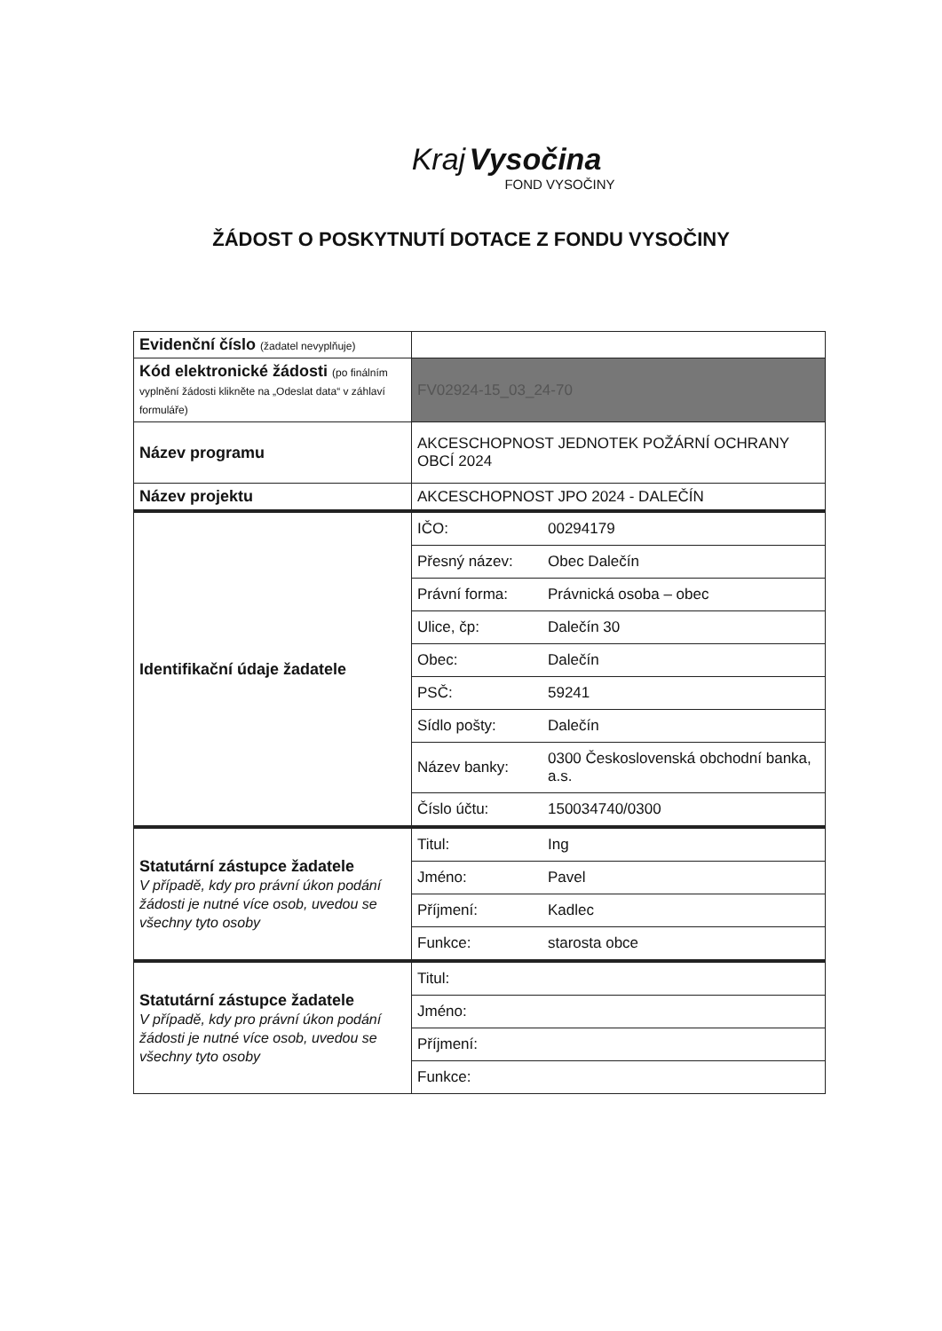Kraj Vysočina
FOND VYSOČINY
ŽÁDOST O POSKYTNUTÍ DOTACE Z FONDU VYSOČINY
| Evidenční číslo (žadatel nevyplňuje) | |
| Kód elektronické žádosti (po finálním vyplnění žádosti klikněte na „Odeslat data“ v záhlaví formuláře) | FV02924-15_03_24-70 |
| Název programu | AKCESCHOPNOST JEDNOTEK POŽÁRNÍ OCHRANY OBCÍ 2024 |
| Název projektu | AKCESCHOPNOST JPO 2024 - DALEČÍN |
| Identifikační údaje žadatele | / IČO: / 00294179 / / Přesný název: / Obec Dalečín / / Právní forma: / Právnická osoba – obec / / Ulice, čp: / Dalečín 30 / / Obec: / Dalečín / / PSČ: / 59241 / / Sídlo pošty: / Dalečín / / Název banky: / 0300 Československá obchodní banka, a.s. / / Číslo účtu: / 150034740/0300 / |
| Statutární zástupce žadatele V případě, kdy pro právní úkon podání žádosti je nutné více osob, uvedou se všechny tyto osoby | / Titul: / Ing / / Jméno: / Pavel / / Příjmení: / Kadlec / / Funkce: / starosta obce / |
| Statutární zástupce žadatele V případě, kdy pro právní úkon podání žádosti je nutné více osob, uvedou se všechny tyto osoby | / Titul: / / / Jméno: / / / Příjmení: / / / Funkce: / / |